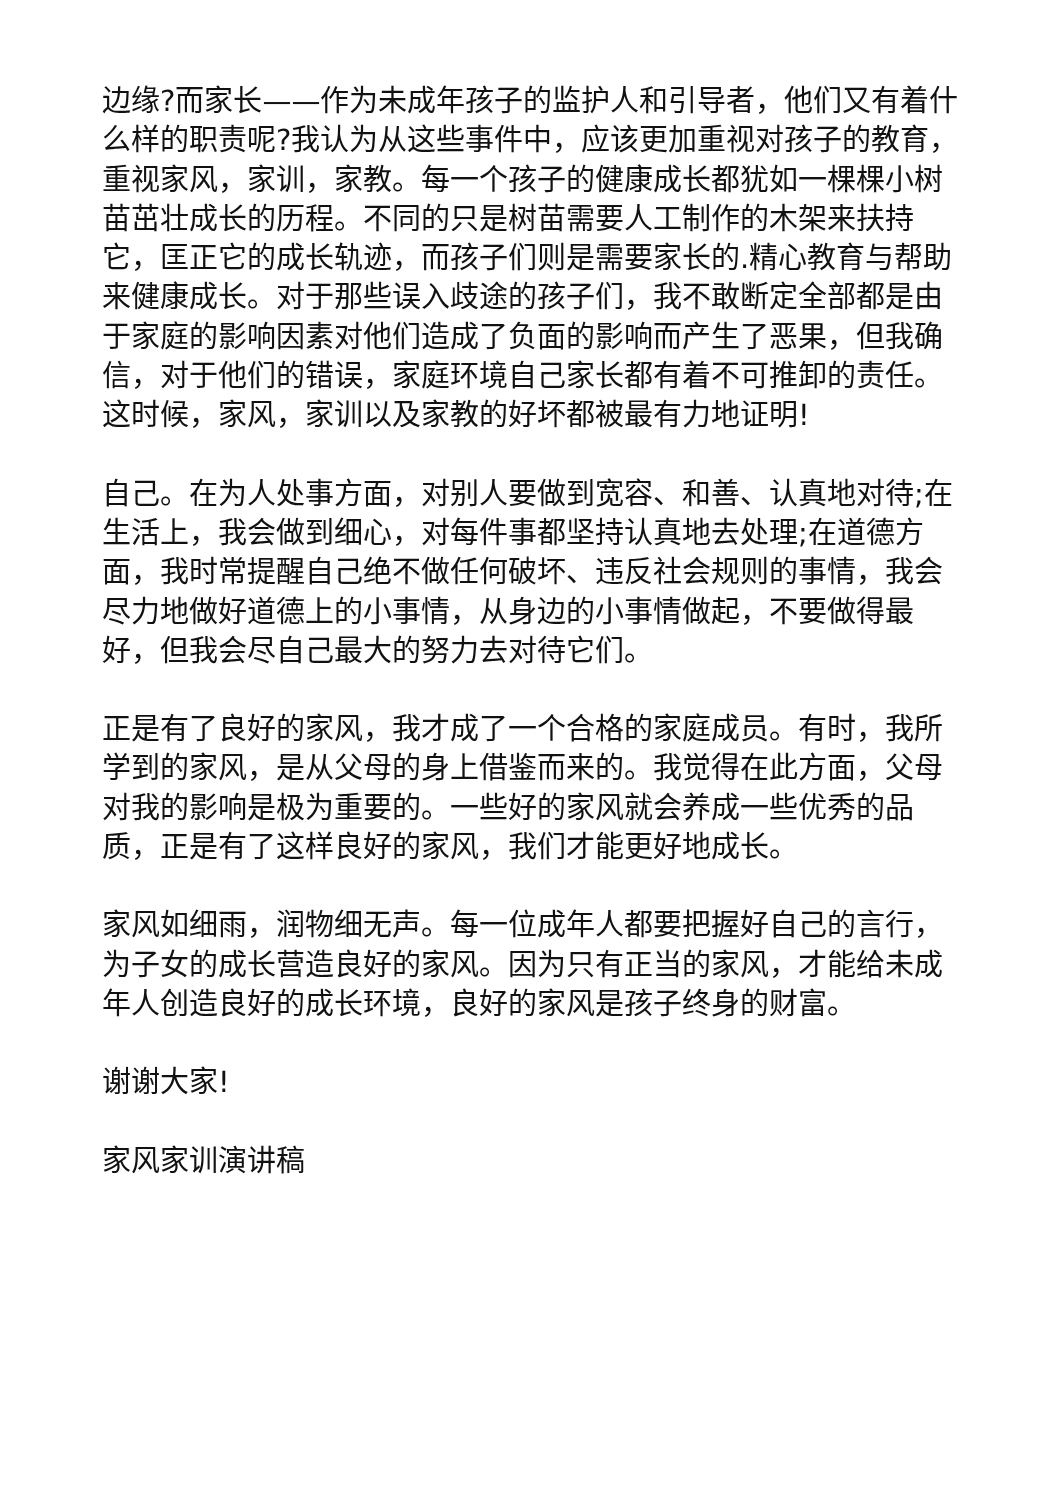边缘?而家长——作为未成年孩子的监护人和引导者，他们又有着什么样的职责呢?我认为从这些事件中，应该更加重视对孩子的教育，重视家风，家训，家教。每一个孩子的健康成长都犹如一棵棵小树苗茁壮成长的历程。不同的只是树苗需要人工制作的木架来扶持它，匡正它的成长轨迹，而孩子们则是需要家长的.精心教育与帮助来健康成长。对于那些误入歧途的孩子们，我不敢断定全部都是由于家庭的影响因素对他们造成了负面的影响而产生了恶果，但我确信，对于他们的错误，家庭环境自己家长都有着不可推卸的责任。这时候，家风，家训以及家教的好坏都被最有力地证明!
自己。在为人处事方面，对别人要做到宽容、和善、认真地对待;在生活上，我会做到细心，对每件事都坚持认真地去处理;在道德方面，我时常提醒自己绝不做任何破坏、违反社会规则的事情，我会尽力地做好道德上的小事情，从身边的小事情做起，不要做得最好，但我会尽自己最大的努力去对待它们。
正是有了良好的家风，我才成了一个合格的家庭成员。有时，我所学到的家风，是从父母的身上借鉴而来的。我觉得在此方面，父母对我的影响是极为重要的。一些好的家风就会养成一些优秀的品质，正是有了这样良好的家风，我们才能更好地成长。
家风如细雨，润物细无声。每一位成年人都要把握好自己的言行，为子女的成长营造良好的家风。因为只有正当的家风，才能给未成年人创造良好的成长环境，良好的家风是孩子终身的财富。
谢谢大家!
家风家训演讲稿